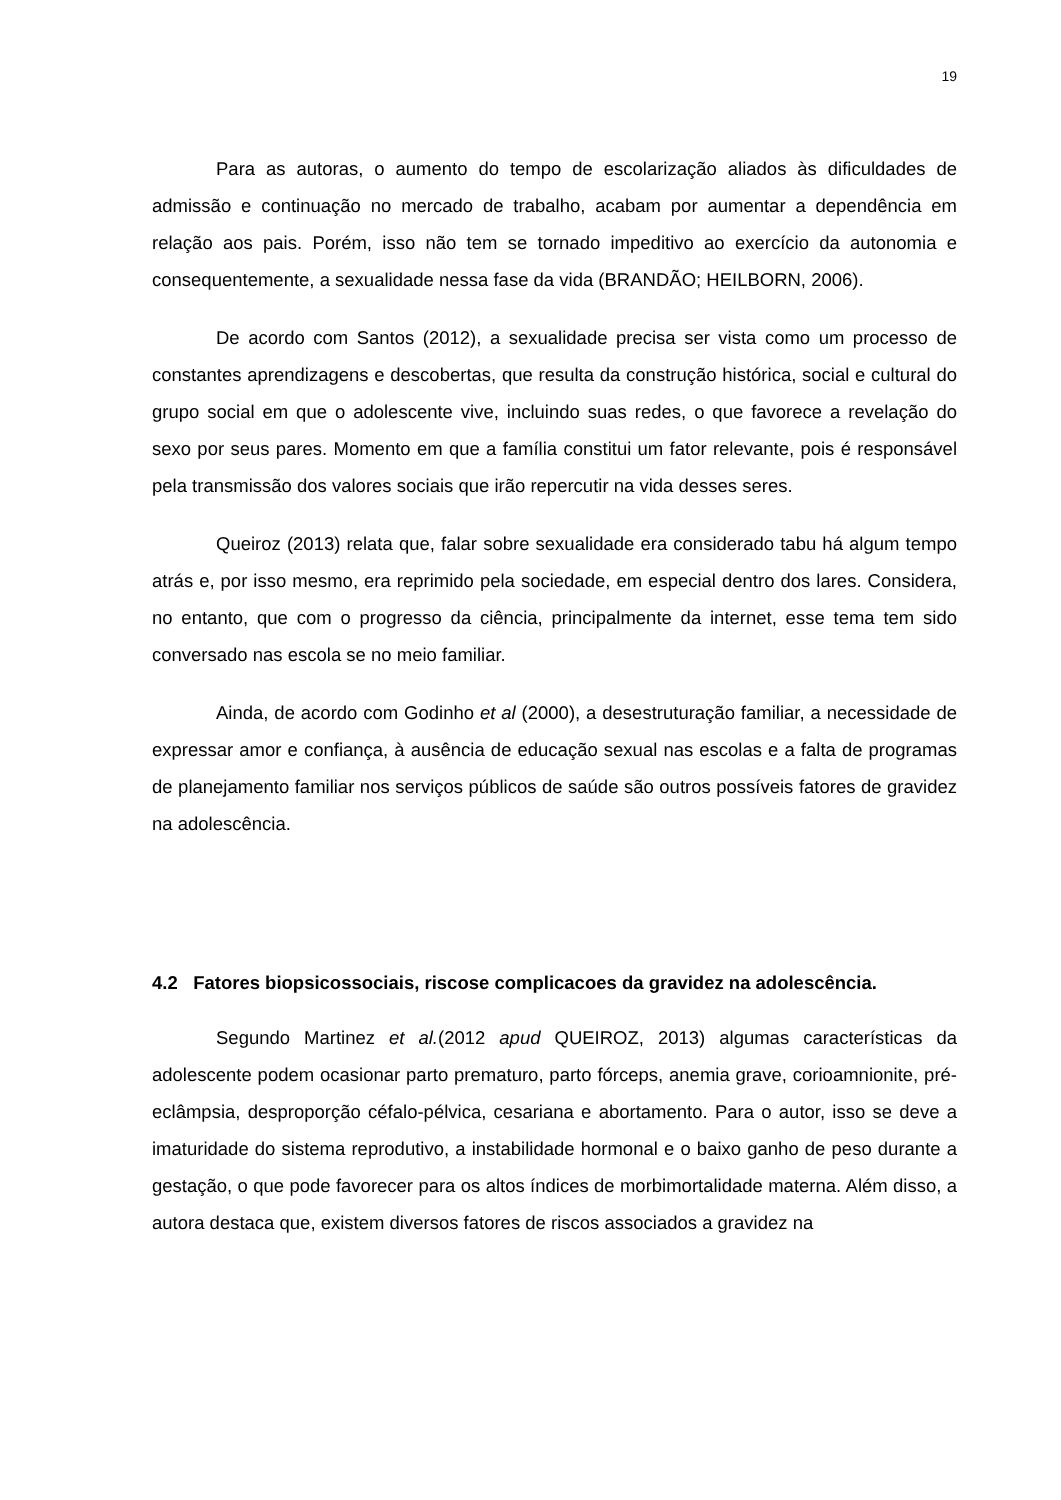19
Para as autoras, o aumento do tempo de escolarização aliados às dificuldades de admissão e continuação no mercado de trabalho, acabam por aumentar a dependência em relação aos pais. Porém, isso não tem se tornado impeditivo ao exercício da autonomia e consequentemente, a sexualidade nessa fase da vida (BRANDÃO; HEILBORN, 2006).
De acordo com Santos (2012), a sexualidade precisa ser vista como um processo de constantes aprendizagens e descobertas, que resulta da construção histórica, social e cultural do grupo social em que o adolescente vive, incluindo suas redes, o que favorece a revelação do sexo por seus pares. Momento em que a família constitui um fator relevante, pois é responsável pela transmissão dos valores sociais que irão repercutir na vida desses seres.
Queiroz (2013) relata que, falar sobre sexualidade era considerado tabu há algum tempo atrás e, por isso mesmo, era reprimido pela sociedade, em especial dentro dos lares. Considera, no entanto, que com o progresso da ciência, principalmente da internet, esse tema tem sido conversado nas escola se no meio familiar.
Ainda, de acordo com Godinho et al (2000), a desestruturação familiar, a necessidade de expressar amor e confiança, à ausência de educação sexual nas escolas e a falta de programas de planejamento familiar nos serviços públicos de saúde são outros possíveis fatores de gravidez na adolescência.
4.2 Fatores biopsicossociais, riscose complicacoes da gravidez na adolescência.
Segundo Martinez et al.(2012 apud QUEIROZ, 2013) algumas características da adolescente podem ocasionar parto prematuro, parto fórceps, anemia grave, corioamnionite, pré-eclâmpsia, desproporção céfalo-pélvica, cesariana e abortamento. Para o autor, isso se deve a imaturidade do sistema reprodutivo, a instabilidade hormonal e o baixo ganho de peso durante a gestação, o que pode favorecer para os altos índices de morbimortalidade materna. Além disso, a autora destaca que, existem diversos fatores de riscos associados a gravidez na